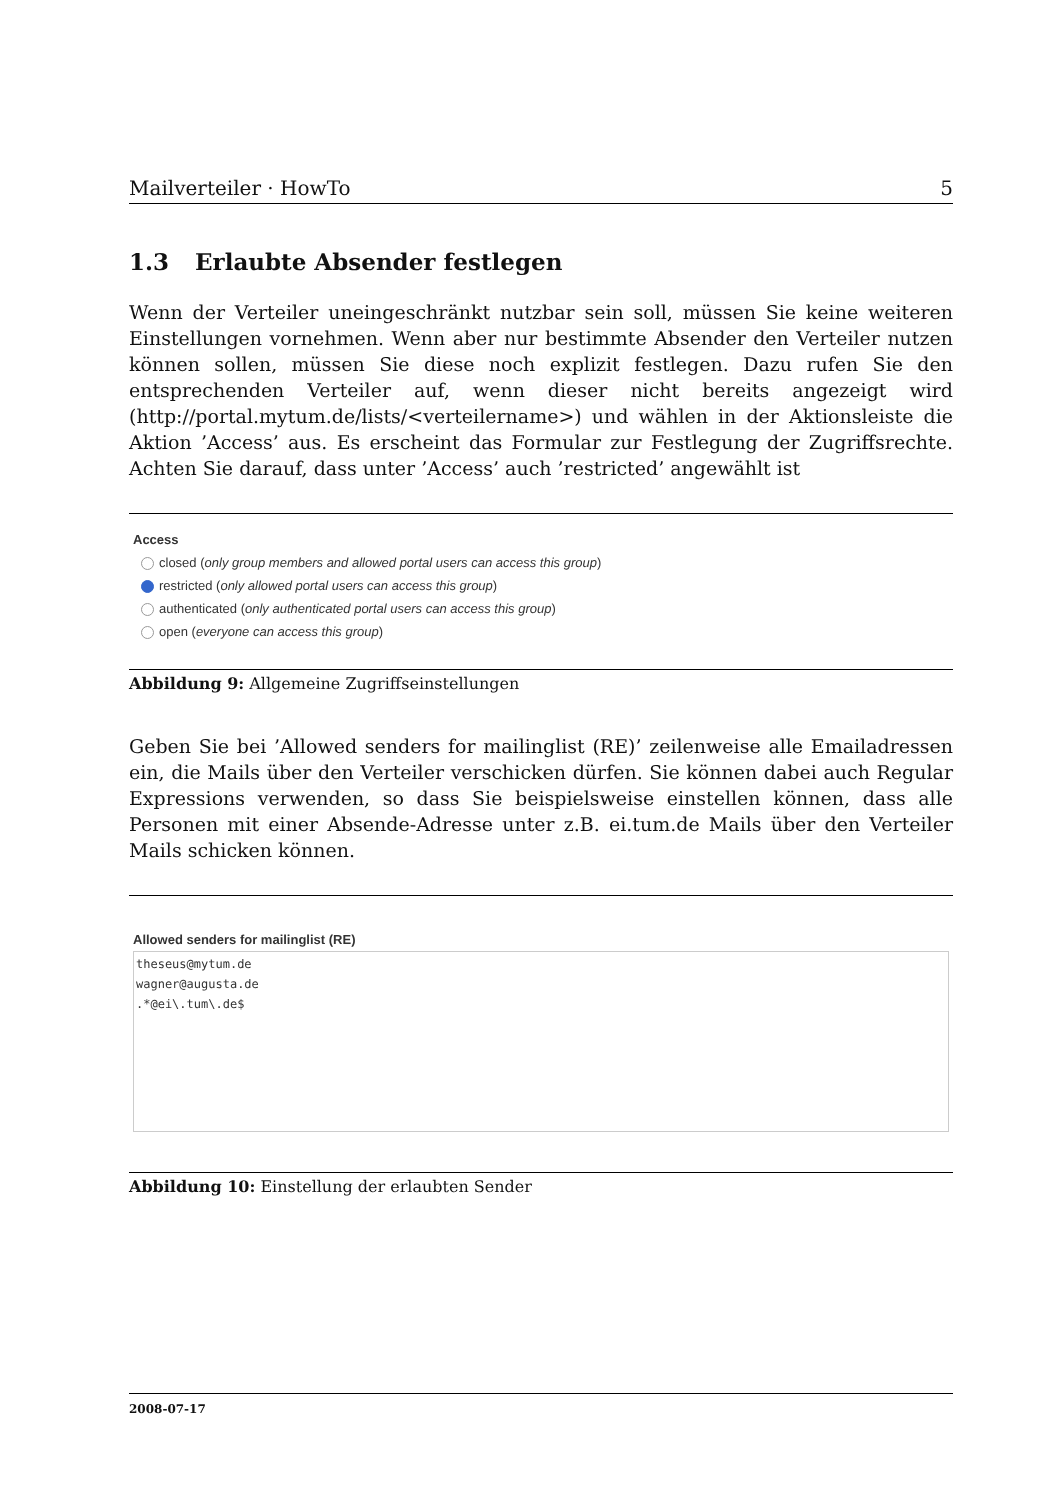Mailverteiler · HowTo 5
1.3 Erlaubte Absender festlegen
Wenn der Verteiler uneingeschränkt nutzbar sein soll, müssen Sie keine weiteren Einstellungen vornehmen. Wenn aber nur bestimmte Absender den Verteiler nutzen können sollen, müssen Sie diese noch explizit festlegen. Dazu rufen Sie den entsprechenden Verteiler auf, wenn dieser nicht bereits angezeigt wird (http://portal.mytum.de/lists/<verteilername>) und wählen in der Aktionsleiste die Aktion ’Access’ aus. Es erscheint das Formular zur Festlegung der Zugriffsrechte. Achten Sie darauf, dass unter ’Access’ auch ’restricted’ angewählt ist
Access
closed (only group members and allowed portal users can access this group)
restricted (only allowed portal users can access this group)
authenticated (only authenticated portal users can access this group)
open (everyone can access this group)
Abbildung 9: Allgemeine Zugriffseinstellungen
Geben Sie bei ’Allowed senders for mailinglist (RE)’ zeilenweise alle Emailadressen ein, die Mails über den Verteiler verschicken dürfen. Sie können dabei auch Regular Expressions verwenden, so dass Sie beispielsweise einstellen können, dass alle Personen mit einer Absende-Adresse unter z.B. ei.tum.de Mails über den Verteiler Mails schicken können.
Allowed senders for mailinglist (RE)
theseus@mytum.de
wagner@augusta.de
.*@ei\.tum\.de$
Abbildung 10: Einstellung der erlaubten Sender
2008-07-17